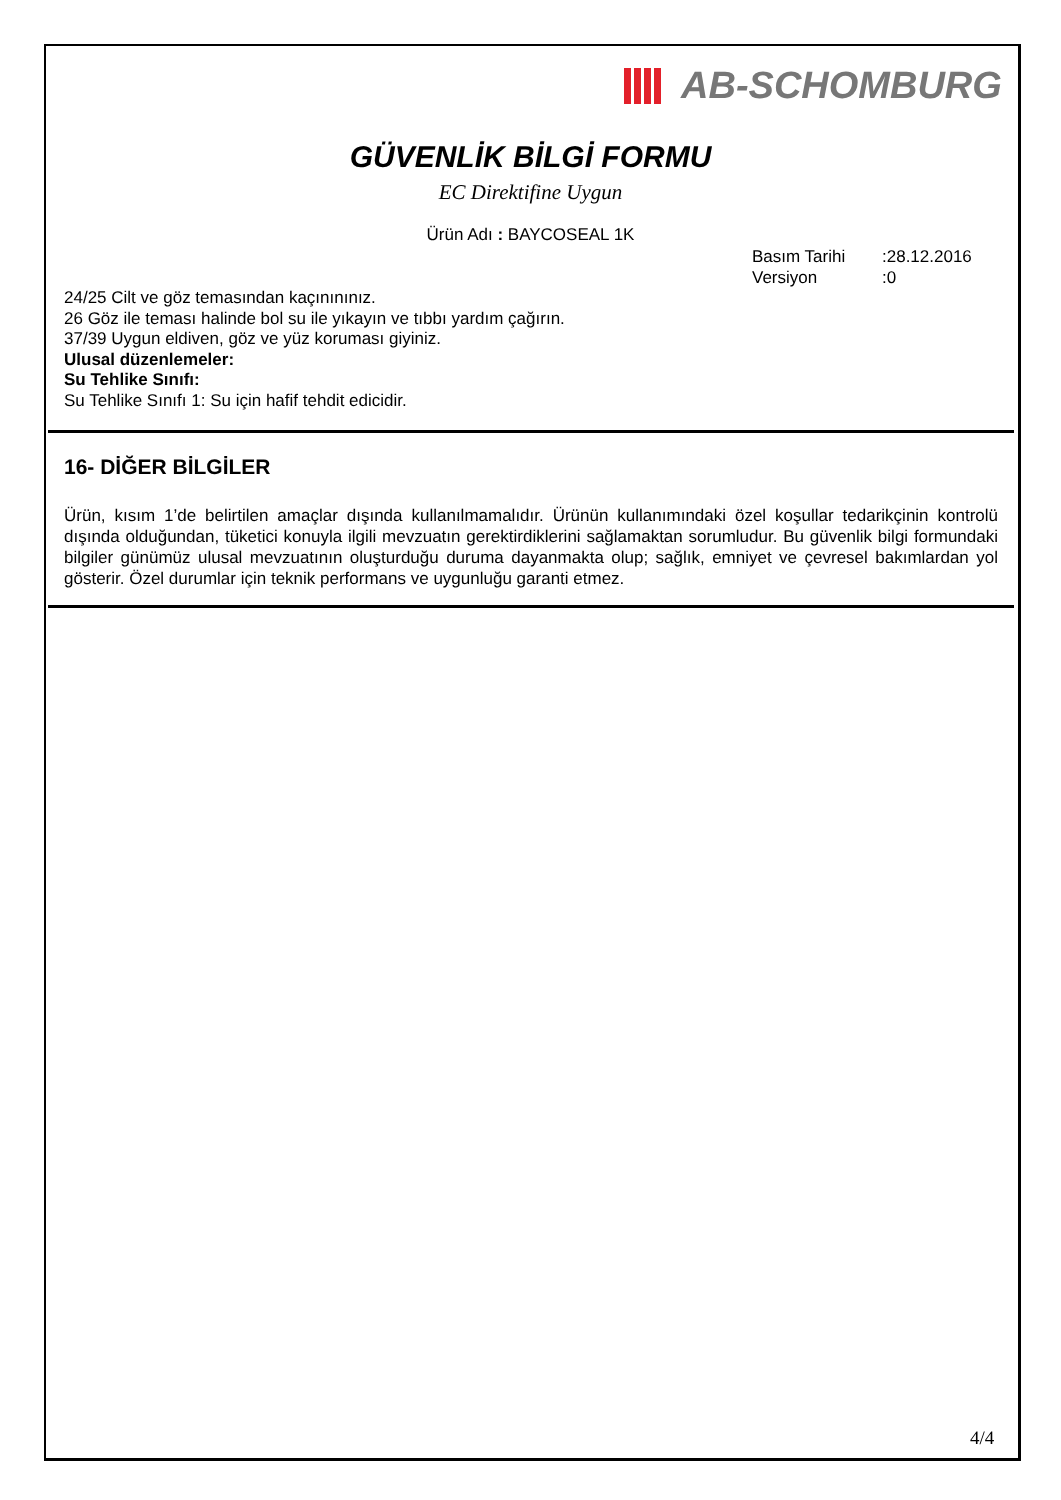AB-SCHOMBURG
GÜVENLİK BİLGİ FORMU
EC Direktifine Uygun
Ürün Adı : BAYCOSEAL 1K
Basım Tarihi:28.12.2016
Versiyon:0
24/25 Cilt ve göz temasından kaçınınınız.
26 Göz ile teması halinde bol su ile yıkayın ve tıbbı yardım çağırın.
37/39 Uygun eldiven, göz ve yüz koruması giyiniz.
Ulusal düzenlemeler:
Su Tehlike Sınıfı:
Su Tehlike Sınıfı 1: Su için hafif tehdit edicidir.
16- DİĞER BİLGİLER
Ürün, kısım 1’de belirtilen amaçlar dışında kullanılmamalıdır. Ürünün kullanımındaki özel koşullar tedarikçinin kontrolü dışında olduğundan, tüketici konuyla ilgili mevzuatın gerektirdiklerini sağlamaktan sorumludur. Bu güvenlik bilgi formundaki bilgiler günümüz ulusal mevzuatının oluşturduğu duruma dayanmakta olup; sağlık, emniyet ve çevresel bakımlardan yol gösterir. Özel durumlar için teknik performans ve uygunluğu garanti etmez.
4/4